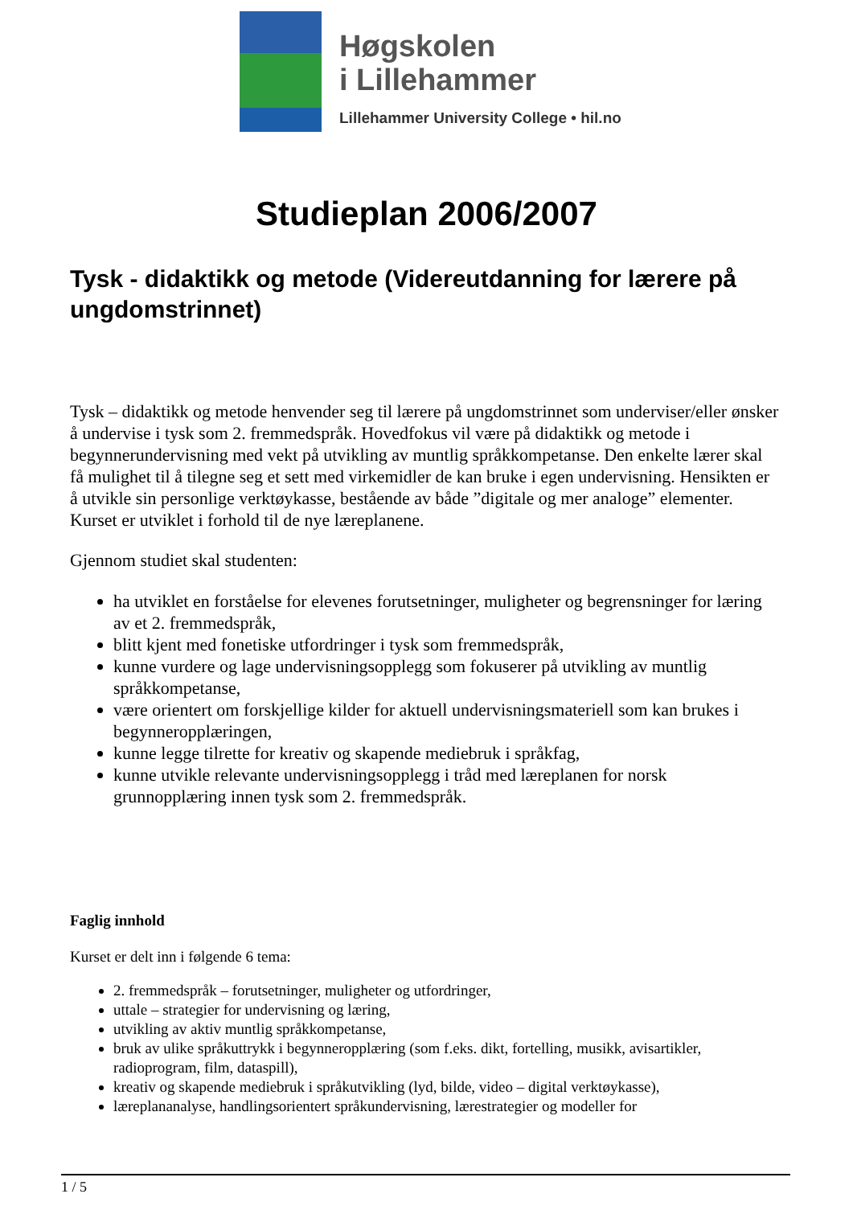Høgskolen
i Lillehammer
Lillehammer University College • hil.no
Studieplan 2006/2007
Tysk - didaktikk og metode (Videreutdanning for lærere på ungdomstrinnet)
Tysk – didaktikk og metode henvender seg til lærere på ungdomstrinnet som underviser/eller ønsker å undervise i tysk som 2. fremmedspråk. Hovedfokus vil være på didaktikk og metode i begynnerundervisning med vekt på utvikling av muntlig språkkompetanse. Den enkelte lærer skal få mulighet til å tilegne seg et sett med virkemidler de kan bruke i egen undervisning. Hensikten er å utvikle sin personlige verktøykasse, bestående av både ”digitale og mer analoge” elementer. Kurset er utviklet i forhold til de nye læreplanene.
Gjennom studiet skal studenten:
ha utviklet en forståelse for elevenes forutsetninger, muligheter og begrensninger for læring av et 2. fremmedspråk,
blitt kjent med fonetiske utfordringer i tysk som fremmedspråk,
kunne vurdere og lage undervisningsopplegg som fokuserer på utvikling av muntlig språkkompetanse,
være orientert om forskjellige kilder for aktuell undervisningsmateriell som kan brukes i begynneropplæringen,
kunne legge tilrette for kreativ og skapende mediebruk i språkfag,
kunne utvikle relevante undervisningsopplegg i tråd med læreplanen for norsk grunnopplæring innen tysk som 2. fremmedspråk.
Faglig innhold
Kurset er delt inn i følgende 6 tema:
2. fremmedspråk – forutsetninger, muligheter og utfordringer,
uttale – strategier for undervisning og læring,
utvikling av aktiv muntlig språkkompetanse,
bruk av ulike språkuttrykk i begynneropplæring (som f.eks. dikt, fortelling, musikk, avisartikler, radioprogram, film, dataspill),
kreativ og skapende mediebruk i språkutvikling (lyd, bilde, video – digital verktøykasse),
læreplananalyse, handlingsorientert språkundervisning, lærestrategier og modeller for
1 / 5